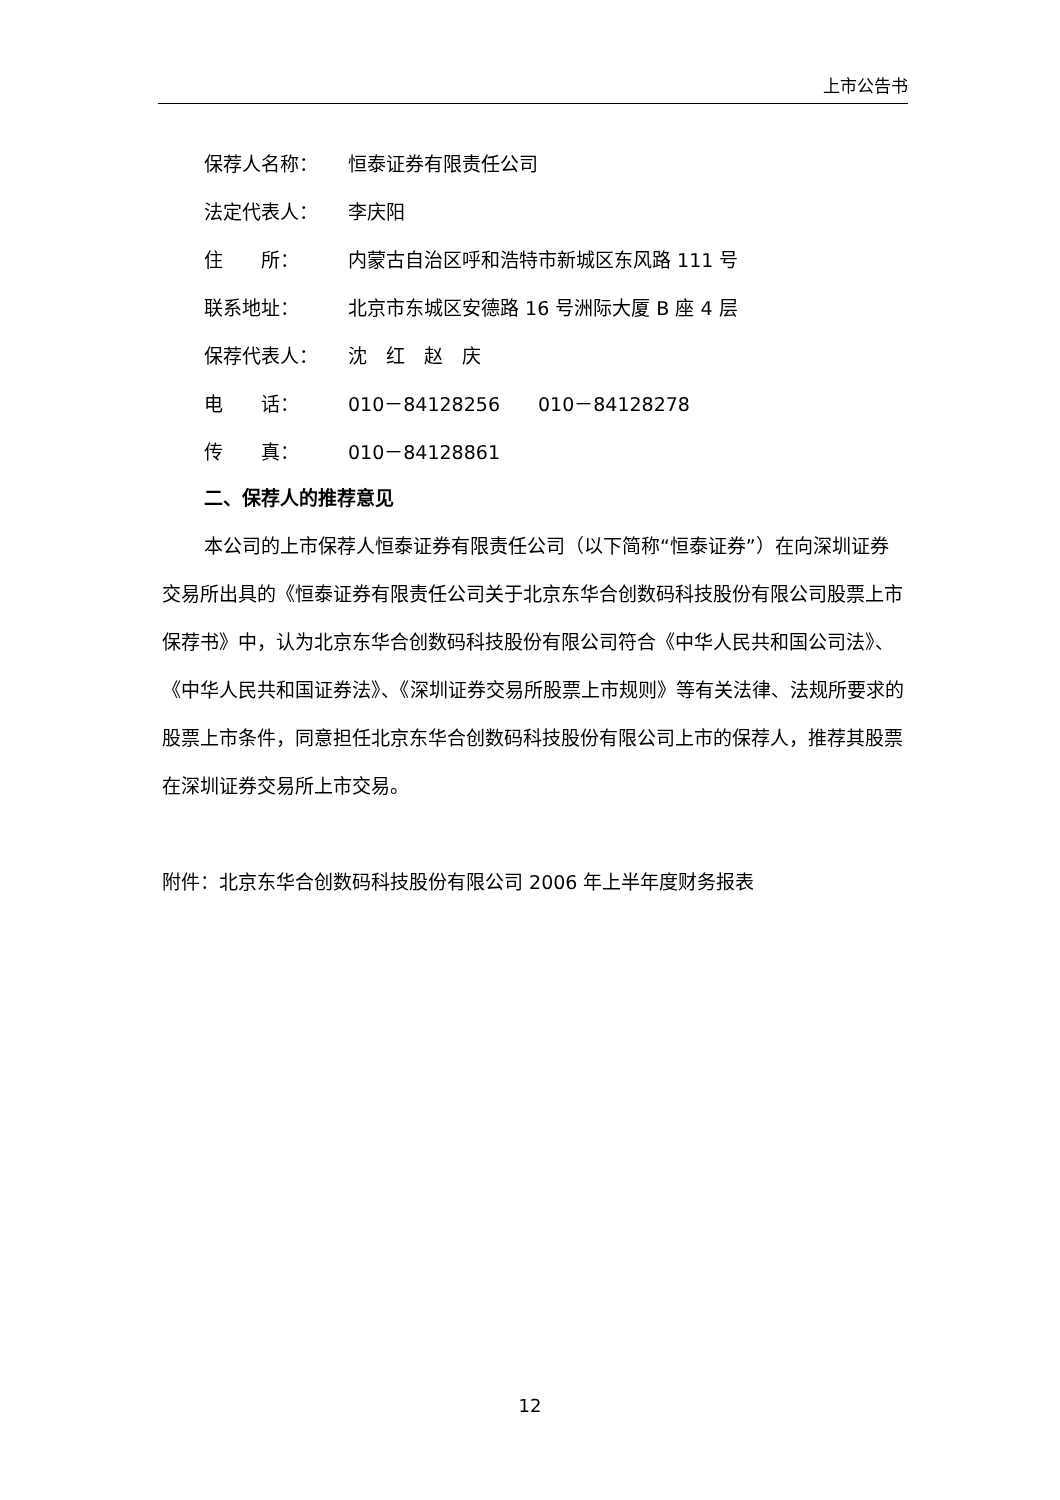上市公告书
保荐人名称： 恒泰证券有限责任公司
法定代表人： 李庆阳
住  所： 内蒙古自治区呼和浩特市新城区东风路 111 号
联系地址： 北京市东城区安德路 16 号洲际大厦 B 座 4 层
保荐代表人： 沈 红 赵 庆
电  话： 010－84128256  010－84128278
传  真： 010－84128861
二、保荐人的推荐意见
本公司的上市保荐人恒泰证券有限责任公司（以下简称“恒泰证券”）在向深圳证券交易所出具的《恒泰证券有限责任公司关于北京东华合创数码科技股份有限公司股票上市保荐书》中，认为北京东华合创数码科技股份有限公司符合《中华人民共和国公司法》、《中华人民共和国证券法》、《深圳证券交易所股票上市规则》等有关法律、法规所要求的股票上市条件，同意担任北京东华合创数码科技股份有限公司上市的保荐人，推荐其股票在深圳证券交易所上市交易。
附件：北京东华合创数码科技股份有限公司 2006 年上半年度财务报表
12